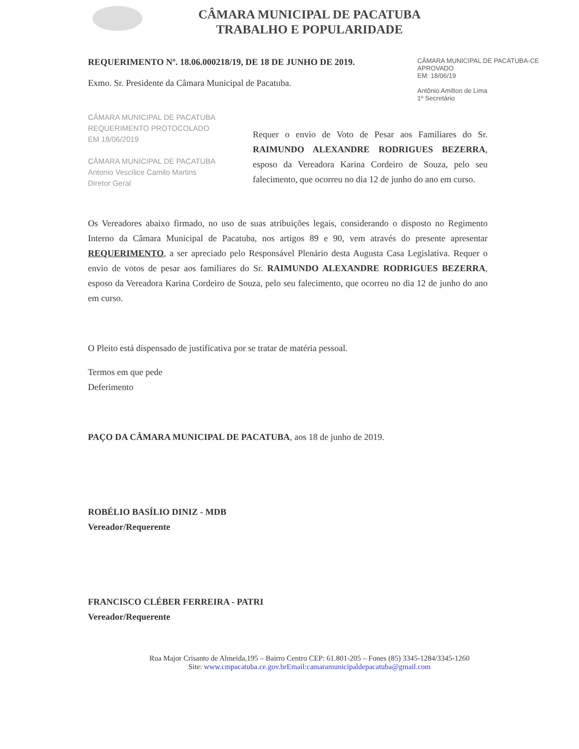CÂMARA MUNICIPAL DE PACATUBA
TRABALHO E POPULARIDADE
REQUERIMENTO Nº. 18.06.000218/19, DE 18 DE JUNHO DE 2019.
Exmo. Sr. Presidente da Câmara Municipal de Pacatuba.
CÂMARA MUNICIPAL DE PACATUBA-CE
APROVADO
EM: 18/06/19
Antônio Amilton de Lima
1º Secretário
CÂMARA MUNICIPAL DE PACATUBA
REQUERIMENTO PROTOCOLADO
EM 18/06/2019
CÂMARA MUNICIPAL DE PACATUBA
Antonio Vescilice Camilo Martins
Diretor Geral
Requer o envio de Voto de Pesar aos Familiares do Sr. RAIMUNDO ALEXANDRE RODRIGUES BEZERRA, esposo da Vereadora Karina Cordeiro de Souza, pelo seu falecimento, que ocorreu no dia 12 de junho do ano em curso.
Os Vereadores abaixo firmado, no uso de suas atribuições legais, considerando o disposto no Regimento Interno da Câmara Municipal de Pacatuba, nos artigos 89 e 90, vem através do presente apresentar REQUERIMENTO, a ser apreciado pelo Responsável Plenário desta Augusta Casa Legislativa. Requer o envio de votos de pesar aos familiares do Sr. RAIMUNDO ALEXANDRE RODRIGUES BEZERRA, esposo da Vereadora Karina Cordeiro de Souza, pelo seu falecimento, que ocorreu no dia 12 de junho do ano em curso.
O Pleito está dispensado de justificativa por se tratar de matéria pessoal.
Termos em que pede
Deferimento
PAÇO DA CÂMARA MUNICIPAL DE PACATUBA, aos 18 de junho de 2019.
ROBÉLIO BASÍLIO DINIZ - MDB
Vereador/Requerente
FRANCISCO CLÉBER FERREIRA - PATRI
Vereador/Requerente
Rua Major Crisanto de Almeida,195 – Bairro Centro CEP: 61.801-205 – Fones (85) 3345-1284/3345-1260
Site: www.cmpacatuba.ce.gov.brEmail:camaramunicipaldepacatuba@gmail.com